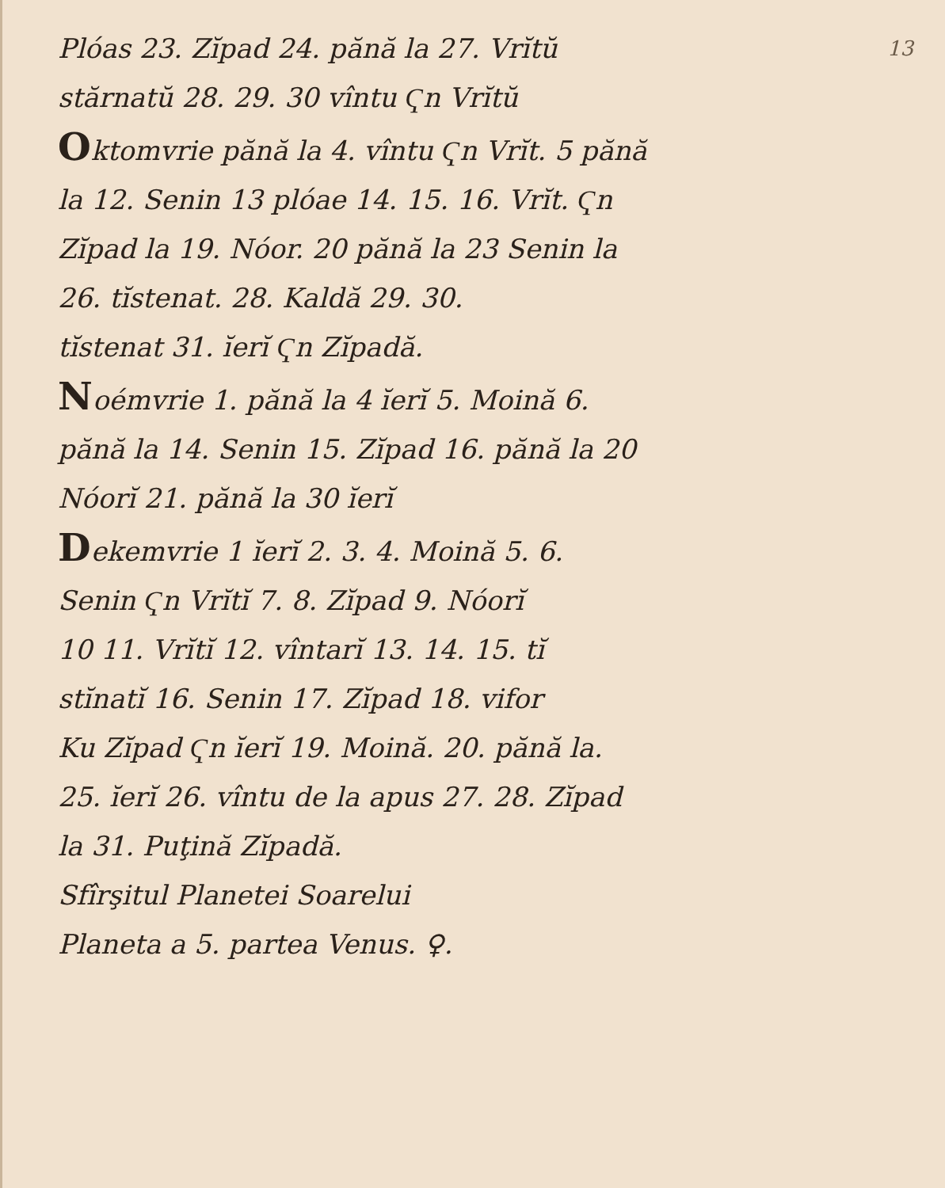13
Plóas 23. Zĭpad 24. pănă la 27. Vrĭtŭ
stărnatŭ 28. 29. 30 vîntu Ҁn Vrĭtŭ
Oktomvrie pănă la 4. vîntu Ҁn Vrĭt. 5 pănă
la 12. Senin 13 plóae 14. 15. 16. Vrĭt. Ҁn
Zĭpad la 19. Nóor. 20 pănă la 23 Senin la
26. tĭstenat. 28. Kaldă 29. 30.
tĭstenat 31. ĭerĭ Ҁn Zĭpadă.
Noémvrie 1. pănă la 4 ĭerĭ 5. Moină 6.
pănă la 14. Senin 15. Zĭpad 16. pănă la 20
Nóorĭ 21. pănă la 30 ĭerĭ
Dekemvrie 1 ĭerĭ 2. 3. 4. Moină 5. 6.
Senin Ҁn Vrĭtĭ 7. 8. Zĭpad 9. Nóorĭ
10 11. Vrĭtĭ 12. vîntarĭ 13. 14. 15. tĭ
stĭnatĭ 16. Senin 17. Zĭpad 18. vifor
Ku Zĭpad Ҁn ĭerĭ 19. Moină. 20. pănă la.
25. ĭerĭ 26. vîntu de la apus 27. 28. Zĭpad
la 31. Puţină Zĭpadă.
Sfîrşitul Planetei Soarelui
Planeta a 5. partea Venus. ♀.